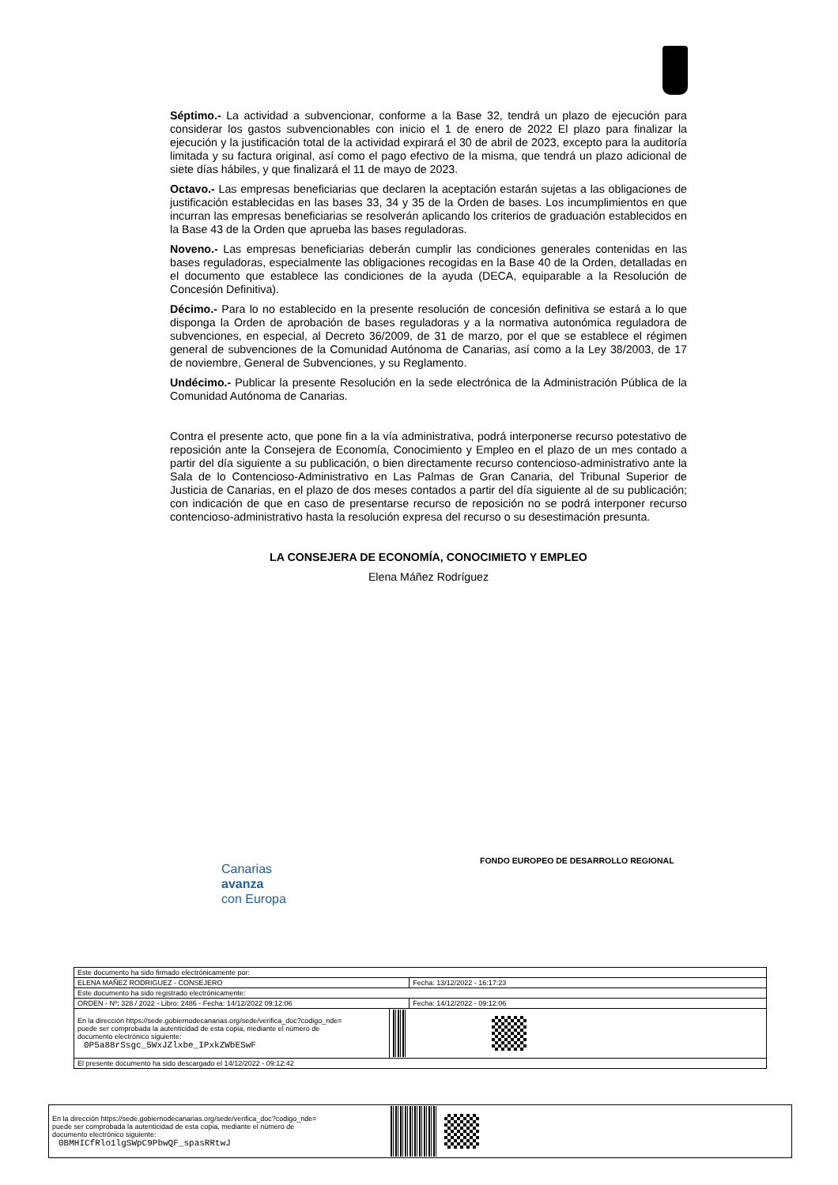Séptimo.- La actividad a subvencionar, conforme a la Base 32, tendrá un plazo de ejecución para considerar los gastos subvencionables con inicio el 1 de enero de 2022 El plazo para finalizar la ejecución y la justificación total de la actividad expirará el 30 de abril de 2023, excepto para la auditoría limitada y su factura original, así como el pago efectivo de la misma, que tendrá un plazo adicional de siete días hábiles, y que finalizará el 11 de mayo de 2023.
Octavo.- Las empresas beneficiarias que declaren la aceptación estarán sujetas a las obligaciones de justificación establecidas en las bases 33, 34 y 35 de la Orden de bases. Los incumplimientos en que incurran las empresas beneficiarias se resolverán aplicando los criterios de graduación establecidos en la Base 43 de la Orden que aprueba las bases reguladoras.
Noveno.- Las empresas beneficiarias deberán cumplir las condiciones generales contenidas en las bases reguladoras, especialmente las obligaciones recogidas en la Base 40 de la Orden, detalladas en el documento que establece las condiciones de la ayuda (DECA, equiparable a la Resolución de Concesión Definitiva).
Décimo.- Para lo no establecido en la presente resolución de concesión definitiva se estará a lo que disponga la Orden de aprobación de bases reguladoras y a la normativa autonómica reguladora de subvenciones, en especial, al Decreto 36/2009, de 31 de marzo, por el que se establece el régimen general de subvenciones de la Comunidad Autónoma de Canarias, así como a la Ley 38/2003, de 17 de noviembre, General de Subvenciones, y su Reglamento.
Undécimo.- Publicar la presente Resolución en la sede electrónica de la Administración Pública de la Comunidad Autónoma de Canarias.
Contra el presente acto, que pone fin a la vía administrativa, podrá interponerse recurso potestativo de reposición ante la Consejera de Economía, Conocimiento y Empleo en el plazo de un mes contado a partir del día siguiente a su publicación, o bien directamente recurso contencioso-administrativo ante la Sala de lo Contencioso-Administrativo en Las Palmas de Gran Canaria, del Tribunal Superior de Justicia de Canarias, en el plazo de dos meses contados a partir del día siguiente al de su publicación; con indicación de que en caso de presentarse recurso de reposición no se podrá interponer recurso contencioso-administrativo hasta la resolución expresa del recurso o su desestimación presunta.
LA CONSEJERA DE ECONOMÍA, CONOCIMIETO Y EMPLEO
Elena Máñez Rodríguez
Canarias
avanza
con Europa
FONDO EUROPEO DE DESARROLLO REGIONAL
| Este documento ha sido firmado electrónicamente por: | | |
| ELENA MAÑEZ RODRIGUEZ - CONSEJERO | | Fecha: 13/12/2022 - 16:17:23 |
| Este documento ha sido registrado electrónicamente: | | |
| ORDEN - Nº: 328 / 2022 - Libro: 2486 - Fecha: 14/12/2022 09:12:06 | | Fecha: 14/12/2022 - 09:12:06 |
| En la dirección https://sede.gobiernodecanarias.org/sede/verifica_doc?codigo_nde= puede ser comprobada la autenticidad de esta copia, mediante el número de documento electrónico siguiente: 0P5a88rSsgc_5WxJZlxbe_IPxkZWbESwF | | |
| El presente documento ha sido descargado el 14/12/2022 - 09:12:42 | | |
| En la dirección https://sede.gobiernodecanarias.org/sede/verifica_doc?codigo_nde= puede ser comprobada la autenticidad de esta copia, mediante el número de documento electrónico siguiente: 0BMHICfRlo1lgSWpC9PbwQF_spasRRtwJ | | |